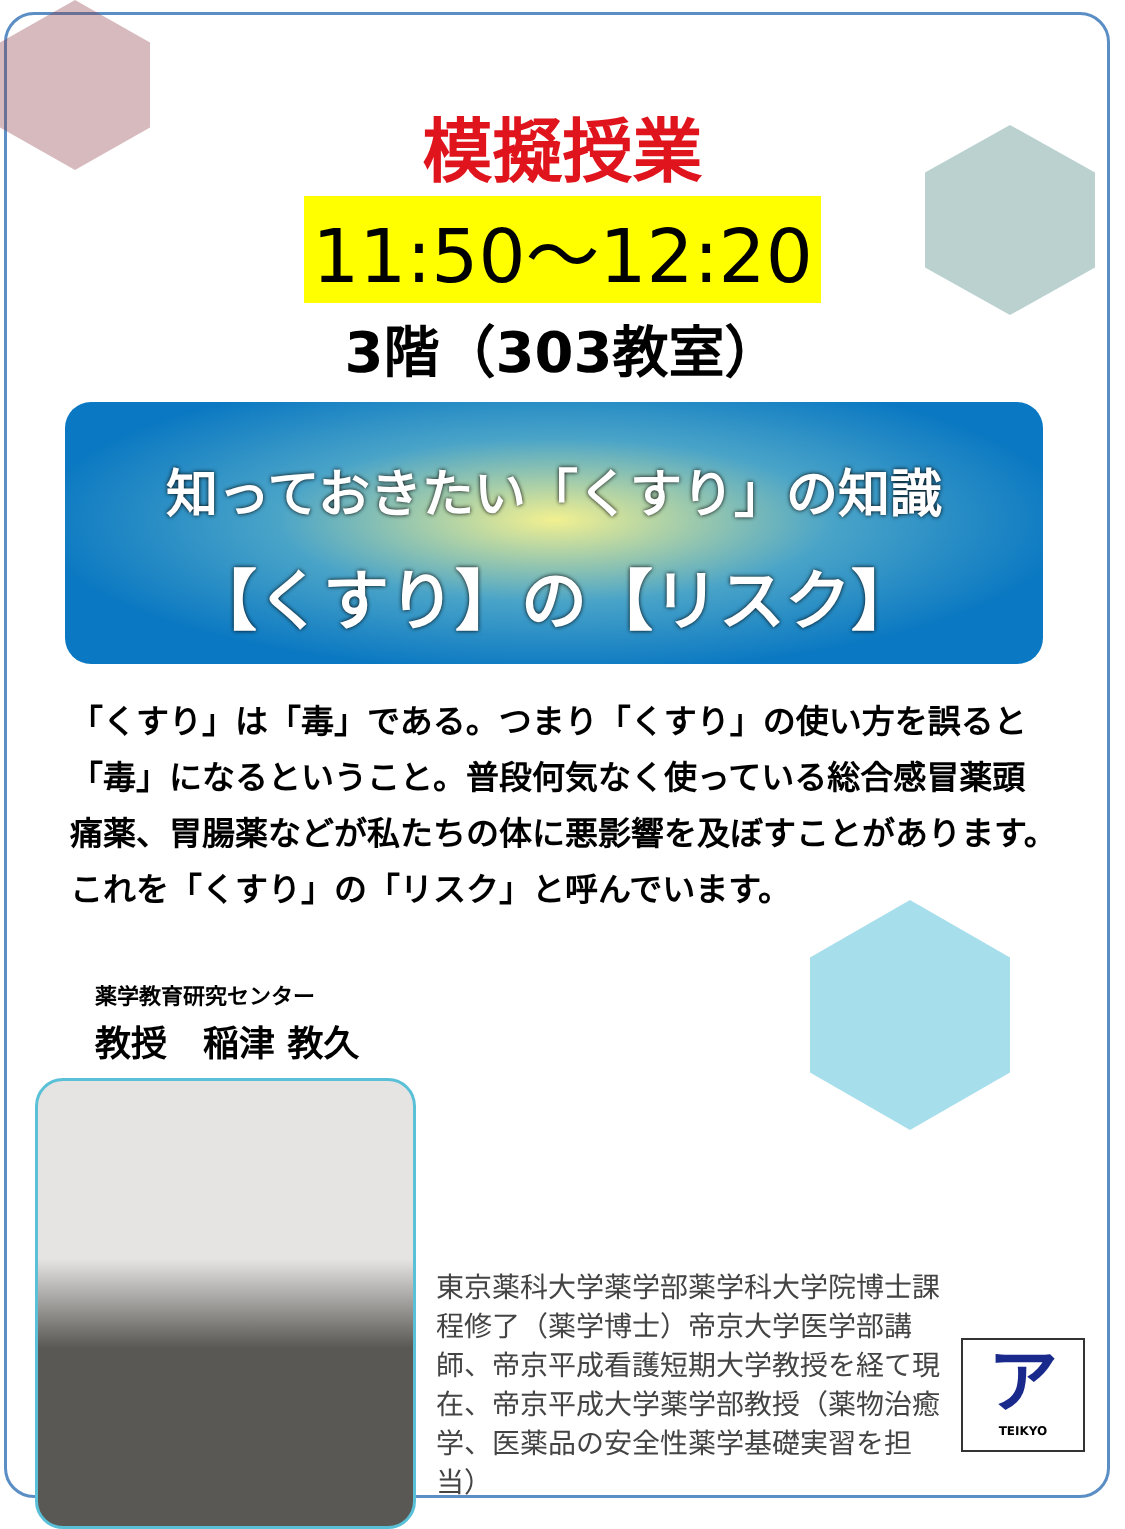模擬授業
11:50～12:20
3階（303教室）
知っておきたい「くすり」の知識
【くすり】の【リスク】
「くすり」は「毒」である。つまり「くすり」の使い方を誤ると「毒」になるということ。普段何気なく使っている総合感冒薬頭痛薬、胃腸薬などが私たちの体に悪影響を及ぼすことがあります。　これを「くすり」の「リスク」と呼んでいます。
薬学教育研究センター
教授　稲津 教久
東京薬科大学薬学部薬学科大学院博士課程修了（薬学博士）帝京大学医学部講師、帝京平成看護短期大学教授を経て現在、帝京平成大学薬学部教授（薬物治癒学、医薬品の安全性薬学基礎実習を担当）
ア
TEIKYO